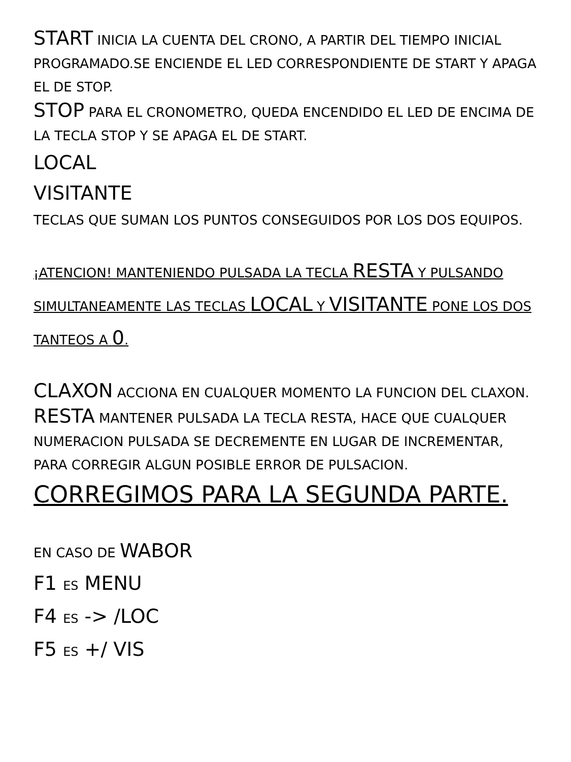START INICIA LA CUENTA DEL CRONO, A PARTIR DEL TIEMPO INICIAL PROGRAMADO.SE ENCIENDE EL LED CORRESPONDIENTE DE START Y APAGA EL DE STOP.
STOP PARA EL CRONOMETRO, QUEDA ENCENDIDO EL LED DE ENCIMA DE LA TECLA STOP Y SE APAGA EL DE START.
LOCAL
VISITANTE
TECLAS QUE SUMAN LOS PUNTOS CONSEGUIDOS POR LOS DOS EQUIPOS.
¡ATENCION! MANTENIENDO PULSADA LA TECLA RESTA Y PULSANDO SIMULTANEAMENTE LAS TECLAS LOCAL Y VISITANTE PONE LOS DOS TANTEOS A 0.
CLAXON ACCIONA EN CUALQUER MOMENTO LA FUNCION DEL CLAXON.
RESTA MANTENER PULSADA LA TECLA RESTA, HACE QUE CUALQUER NUMERACION PULSADA SE DECREMENTE EN LUGAR DE INCREMENTAR, PARA CORREGIR ALGUN POSIBLE ERROR DE PULSACION.
CORREGIMOS PARA LA SEGUNDA PARTE.
EN CASO DE WABOR
F1 ES MENU
F4 ES -> /LOC
F5 ES +/ VIS